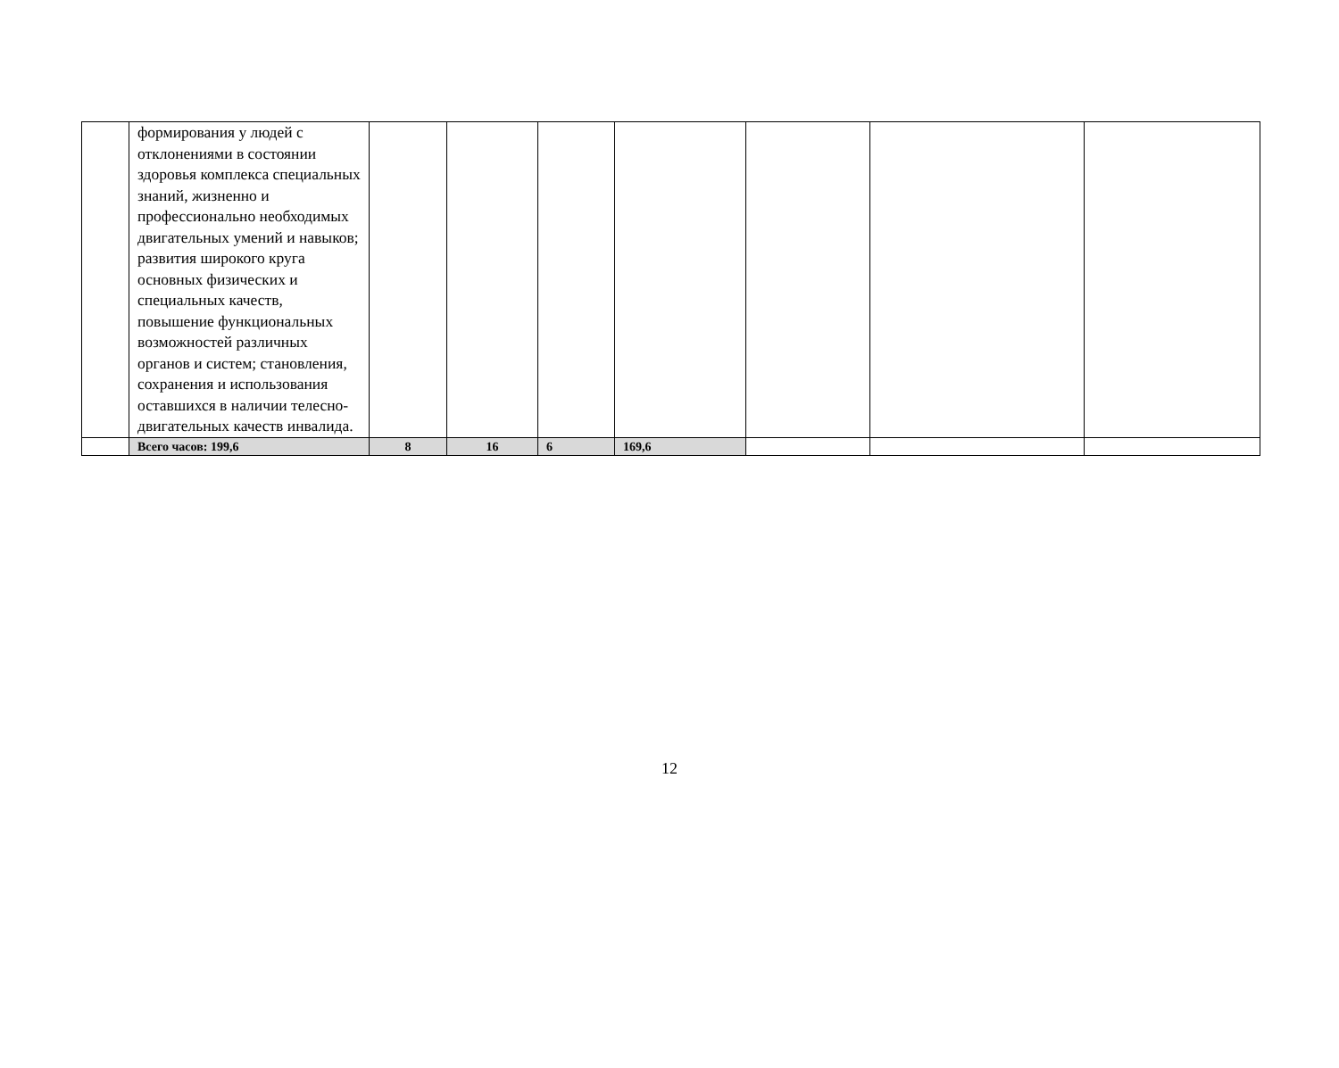| | формирования у людей с отклонениями в состоянии здоровья комплекса специальных знаний, жизненно и профессионально необходимых двигательных умений и навыков; развития широкого круга основных физических и специальных качеств, повышение функциональных возможностей различных органов и систем; становления, сохранения и использования оставшихся в наличии телесно-двигательных качеств инвалида. | | | | | | | |
| | Всего часов: 199,6 | 8 | 16 | 6 | 169,6 | | | |
12